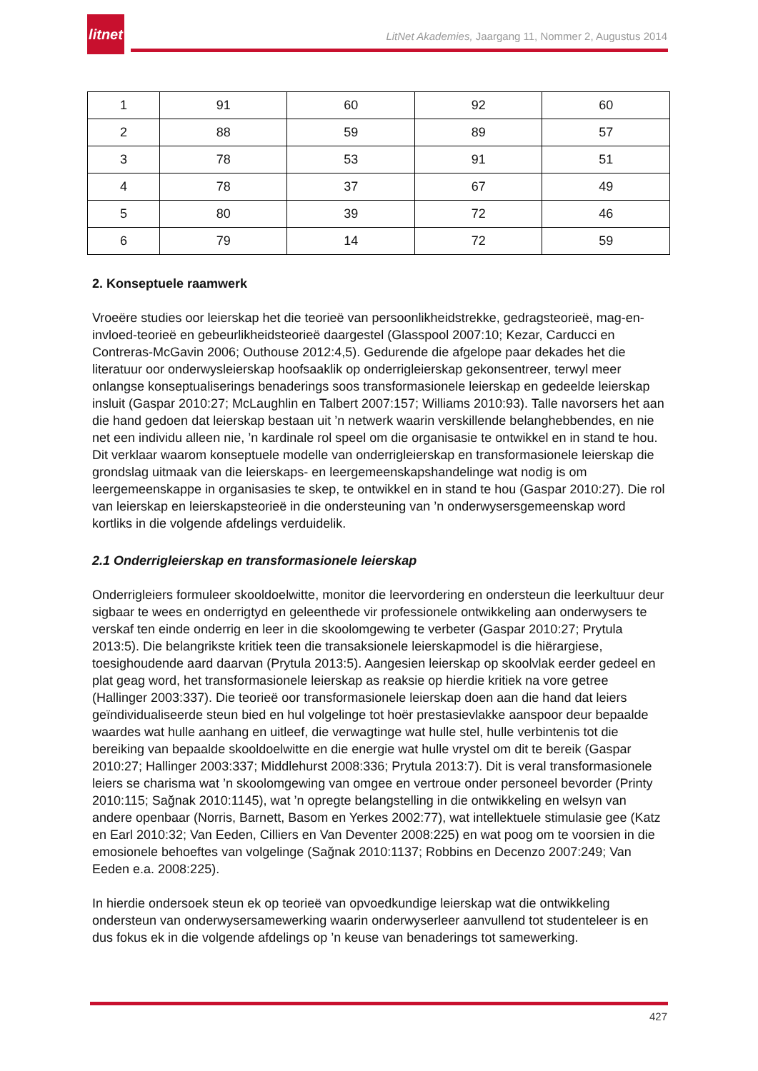litnet
LitNet Akademies, Jaargang 11, Nommer 2, Augustus 2014
| 1 | 91 | 60 | 92 | 60 |
| 2 | 88 | 59 | 89 | 57 |
| 3 | 78 | 53 | 91 | 51 |
| 4 | 78 | 37 | 67 | 49 |
| 5 | 80 | 39 | 72 | 46 |
| 6 | 79 | 14 | 72 | 59 |
2. Konseptuele raamwerk
Vroeëre studies oor leierskap het die teorieë van persoonlikheidstrekke, gedragsteorieë, mag-en-invloed-teorieë en gebeurlikheidsteorieë daargestel (Glasspool 2007:10; Kezar, Carducci en Contreras-McGavin 2006; Outhouse 2012:4,5). Gedurende die afgelope paar dekades het die literatuur oor onderwysleierskap hoofsaaklik op onderrigleierskap gekonsentreer, terwyl meer onlangse konseptualiserings benaderings soos transformasionele leierskap en gedeelde leierskap insluit (Gaspar 2010:27; McLaughlin en Talbert 2007:157; Williams 2010:93). Talle navorsers het aan die hand gedoen dat leierskap bestaan uit ’n netwerk waarin verskillende belanghebbendes, en nie net een individu alleen nie, ’n kardinale rol speel om die organisasie te ontwikkel en in stand te hou. Dit verklaar waarom konseptuele modelle van onderrigleierskap en transformasionele leierskap die grondslag uitmaak van die leierskaps- en leergemeenskapshandelinge wat nodig is om leergemeenskappe in organisasies te skep, te ontwikkel en in stand te hou (Gaspar 2010:27). Die rol van leierskap en leierskapsteorieë in die ondersteuning van ’n onderwysersgemeenskap word kortliks in die volgende afdelings verduidelik.
2.1 Onderrigleierskap en transformasionele leierskap
Onderrigleiers formuleer skooldoelwitte, monitor die leervordering en ondersteun die leerkultuur deur sigbaar te wees en onderrigtyd en geleenthede vir professionele ontwikkeling aan onderwysers te verskaf ten einde onderrig en leer in die skoolomgewing te verbeter (Gaspar 2010:27; Prytula 2013:5). Die belangrikste kritiek teen die transaksionele leierskapmodel is die hiërargiese, toesighoudende aard daarvan (Prytula 2013:5). Aangesien leierskap op skoolvlak eerder gedeel en plat geag word, het transformasionele leierskap as reaksie op hierdie kritiek na vore getree (Hallinger 2003:337). Die teorieë oor transformasionele leierskap doen aan die hand dat leiers geïndividualiseerde steun bied en hul volgelinge tot hoër prestasievlakke aanspoor deur bepaalde waardes wat hulle aanhang en uitleef, die verwagtinge wat hulle stel, hulle verbintenis tot die bereiking van bepaalde skooldoelwitte en die energie wat hulle vrystel om dit te bereik (Gaspar 2010:27; Hallinger 2003:337; Middlehurst 2008:336; Prytula 2013:7). Dit is veral transformasionele leiers se charisma wat ’n skoolomgewing van omgee en vertroue onder personeel bevorder (Printy 2010:115; Sağnak 2010:1145), wat ’n opregte belangstelling in die ontwikkeling en welsyn van andere openbaar (Norris, Barnett, Basom en Yerkes 2002:77), wat intellektuele stimulasie gee (Katz en Earl 2010:32; Van Eeden, Cilliers en Van Deventer 2008:225) en wat poog om te voorsien in die emosionele behoeftes van volgelinge (Sağnak 2010:1137; Robbins en Decenzo 2007:249; Van Eeden e.a. 2008:225).
In hierdie ondersoek steun ek op teorieë van opvoedkundige leierskap wat die ontwikkeling ondersteun van onderwysersamewerking waarin onderwyserleer aanvullend tot studenteleer is en dus fokus ek in die volgende afdelings op ’n keuse van benaderings tot samewerking.
427